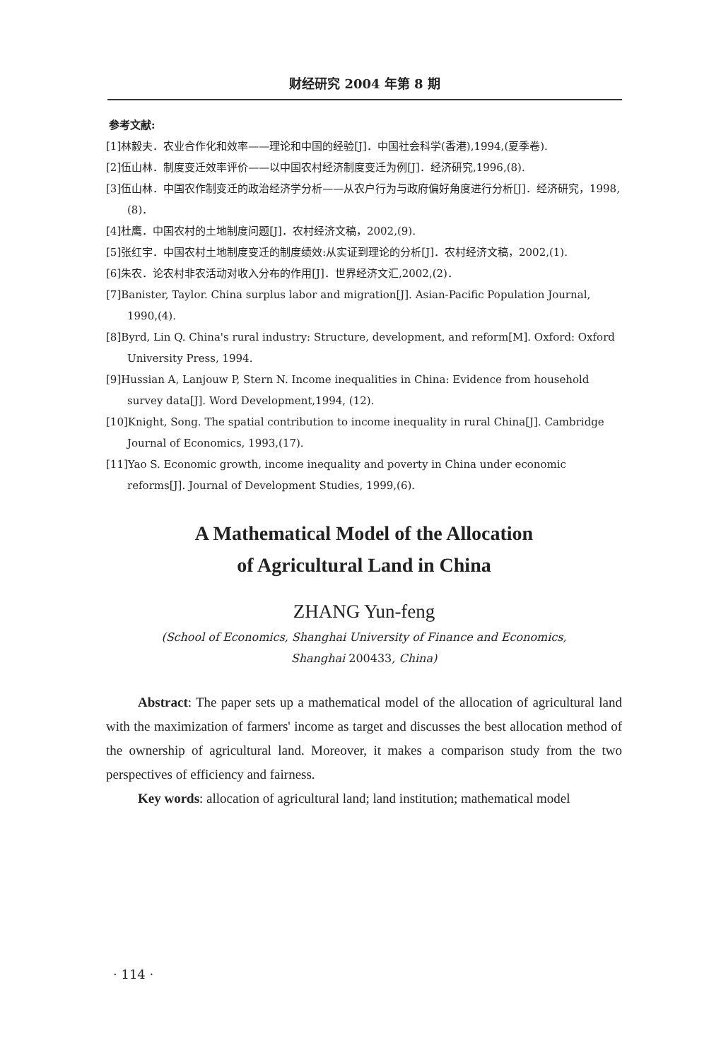财经研究 2004 年第 8 期
参考文献:
[1]林毅夫．农业合作化和效率——理论和中国的经验[J]．中国社会科学(香港),1994,(夏季卷).
[2]伍山林．制度变迁效率评价——以中国农村经济制度变迁为例[J]．经济研究,1996,(8).
[3]伍山林．中国农作制变迁的政治经济学分析——从农户行为与政府偏好角度进行分析[J]．经济研究，1998,(8)．
[4]杜鹰．中国农村的土地制度问题[J]．农村经济文稿，2002,(9).
[5]张红宇．中国农村土地制度变迁的制度绩效:从实证到理论的分析[J]．农村经济文稿，2002,(1).
[6]朱农．论农村非农活动对收入分布的作用[J]．世界经济文汇,2002,(2)．
[7]Banister, Taylor. China surplus labor and migration[J]. Asian-Pacific Population Journal, 1990,(4).
[8]Byrd, Lin Q. China's rural industry: Structure, development, and reform[M]. Oxford: Oxford University Press, 1994.
[9]Hussian A, Lanjouw P, Stern N. Income inequalities in China: Evidence from household survey data[J]. Word Development,1994, (12).
[10]Knight, Song. The spatial contribution to income inequality in rural China[J]. Cambridge Journal of Economics, 1993,(17).
[11]Yao S. Economic growth, income inequality and poverty in China under economic reforms[J]. Journal of Development Studies, 1999,(6).
A Mathematical Model of the Allocation
of Agricultural Land in China
ZHANG Yun-feng
(School of Economics, Shanghai University of Finance and Economics,
Shanghai 200433, China)
Abstract: The paper sets up a mathematical model of the allocation of agricultural land with the maximization of farmers' income as target and discusses the best allocation method of the ownership of agricultural land. Moreover, it makes a comparison study from the two perspectives of efficiency and fairness.
Key words: allocation of agricultural land; land institution; mathematical model
· 114 ·